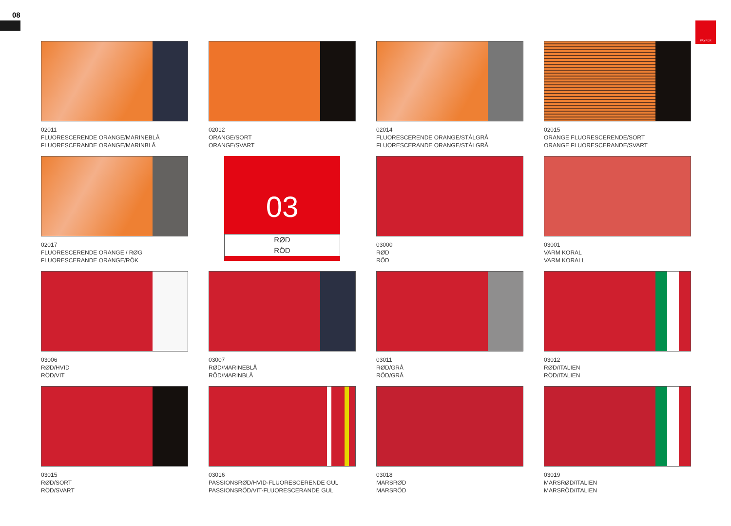08
PAYPER
02011
FLUORESCERENDE ORANGE/MARINEBLÅ
FLUORESCERANDE ORANGE/MARINBLÅ
02012
ORANGE/SORT
ORANGE/SVART
02014
FLUORESCERENDE ORANGE/STÅLGRÅ
FLUORESCERANDE ORANGE/STÅLGRÅ
02015
ORANGE FLUORESCERENDE/SORT
ORANGE FLUORESCERANDE/SVART
02017
FLUORESCERENDE ORANGE / RØG
FLUORESCERANDE ORANGE/RÖK
03
RØD
RÖD
03000
RØD
RÖD
03001
VARM KORAL
VARM KORALL
03006
RØD/HVID
RÖD/VIT
03007
RØD/MARINEBLÅ
RÖD/MARINBLÅ
03011
RØD/GRÅ
RÖD/GRÅ
03012
RØD/ITALIEN
RÖD/ITALIEN
03015
RØD/SORT
RÖD/SVART
03016
PASSIONSRØD/HVID-FLUORESCERENDE GUL
PASSIONSRÖD/VIT-FLUORESCERANDE GUL
03018
MARSRØD
MARSRÖD
03019
MARSRØD/ITALIEN
MARSRÖD/ITALIEN